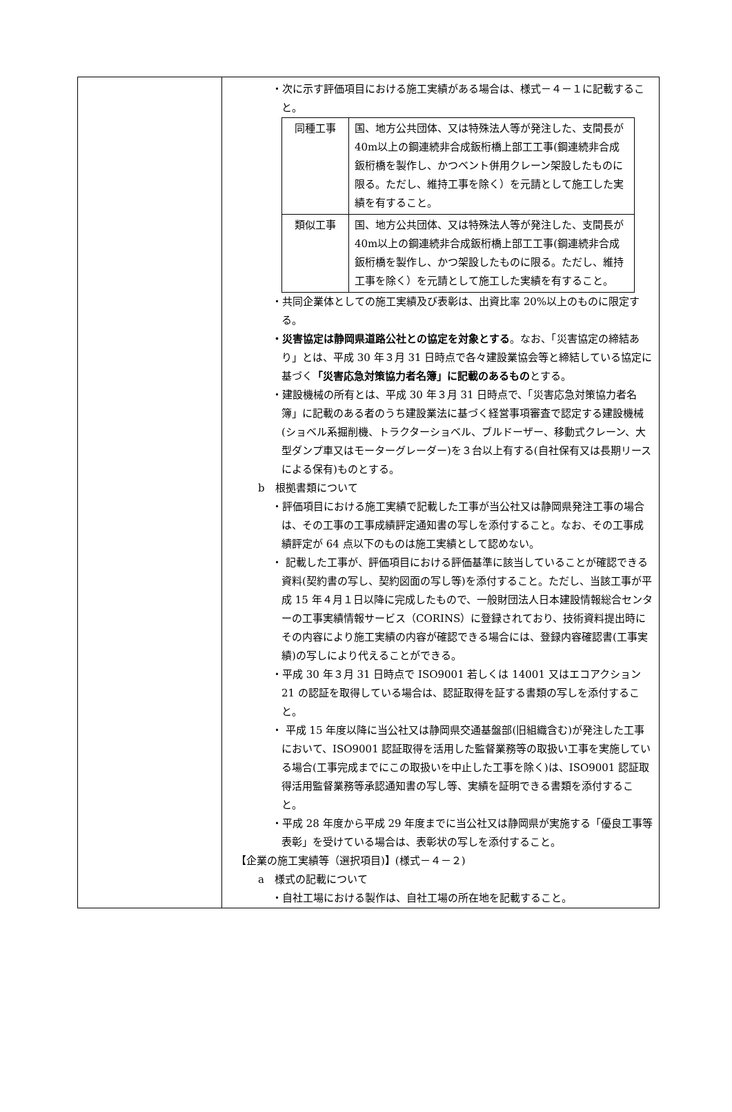| | ・次に示す評価項目における施工実績がある場合は、様式－４－１に記載すること。 / 同種工事 / 国、地方公共団体、又は特殊法人等が発注した、支間長が40m以上の鋼連続非合成鈑桁橋上部工工事(鋼連続非合成鈑桁橋を製作し、かつベント併用クレーン架設したものに限る。ただし、維持工事を除く）を元請として施工した実績を有すること。 / / 類似工事 / 国、地方公共団体、又は特殊法人等が発注した、支間長が40m以上の鋼連続非合成鈑桁橋上部工工事(鋼連続非合成鈑桁橋を製作し、かつ架設したものに限る。ただし、維持工事を除く）を元請として施工した実績を有すること。 / ・共同企業体としての施工実績及び表彰は、出資比率 20%以上のものに限定する。 ・災害協定は静岡県道路公社との協定を対象とする 。なお、「災害協定の締結あり」とは、平成 30 年３月 31 日時点で各々建設業協会等と締結している協定に基づく 「災害応急対策協力者名簿」に記載のあるもの とする。 ・建設機械の所有とは、平成 30 年３月 31 日時点で、「災害応急対策協力者名簿」に記載のある者のうち建設業法に基づく経営事項審査で認定する建設機械(ショベル系掘削機、トラクターショベル、ブルドーザー、移動式クレーン、大型ダンプ車又はモーターグレーダー)を３台以上有する(自社保有又は長期リースによる保有)ものとする。 b 根拠書類について ・評価項目における施工実績で記載した工事が当公社又は静岡県発注工事の場合は、その工事の工事成績評定通知書の写しを添付すること。なお、その工事成績評定が 64 点以下のものは施工実績として認めない。 ・ 記載した工事が、評価項目における評価基準に該当していることが確認できる資料(契約書の写し、契約図面の写し等)を添付すること。ただし、当該工事が平成 15 年４月１日以降に完成したもので、一般財団法人日本建設情報総合センターの工事実績情報サービス（CORINS）に登録されており、技術資料提出時にその内容により施工実績の内容が確認できる場合には、登録内容確認書(工事実績)の写しにより代えることができる。 ・平成 30 年３月 31 日時点で ISO9001 若しくは 14001 又はエコアクション 21 の認証を取得している場合は、認証取得を証する書類の写しを添付すること。 ・ 平成 15 年度以降に当公社又は静岡県交通基盤部(旧組織含む)が発注した工事において、ISO9001 認証取得を活用した監督業務等の取扱い工事を実施している場合(工事完成までにこの取扱いを中止した工事を除く)は、ISO9001 認証取得活用監督業務等承認通知書の写し等、実績を証明できる書類を添付すること。 ・平成 28 年度から平成 29 年度までに当公社又は静岡県が実施する「優良工事等表彰」を受けている場合は、表彰状の写しを添付すること。 【企業の施工実績等（選択項目)】(様式－４－２) a 様式の記載について ・自社工場における製作は、自社工場の所在地を記載すること。 |